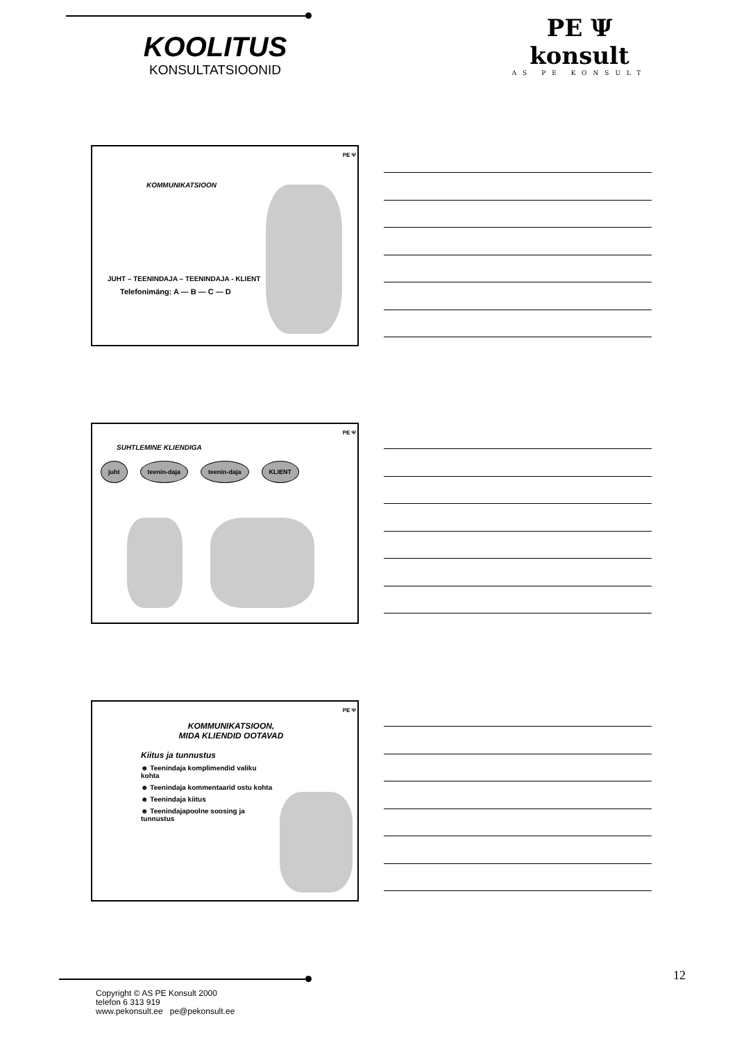KOOLITUS
KONSULTATSIOONID
PE Ψ konsult
AS PE KONSULT
PE Ψ
KOMMUNIKATSIOON
JUHT – TEENINDAJA – TEENINDAJA - KLIENT
Telefonimäng: A — B — C — D
PE Ψ
SUHTLEMINE KLIENDIGA
juht teenin-daja teenin-daja KLIENT
PE Ψ
KOMMUNIKATSIOON,
MIDA KLIENDID OOTAVAD
Kiitus ja tunnustus
☻ Teenindaja komplimendid valiku kohta
☻ Teenindaja kommentaarid ostu kohta
☻ Teenindaja kiitus
☻ Teenindajapoolne soosing ja tunnustus
12
Copyright © AS PE Konsult 2000
telefon 6 313 919
www.pekonsult.ee pe@pekonsult.ee